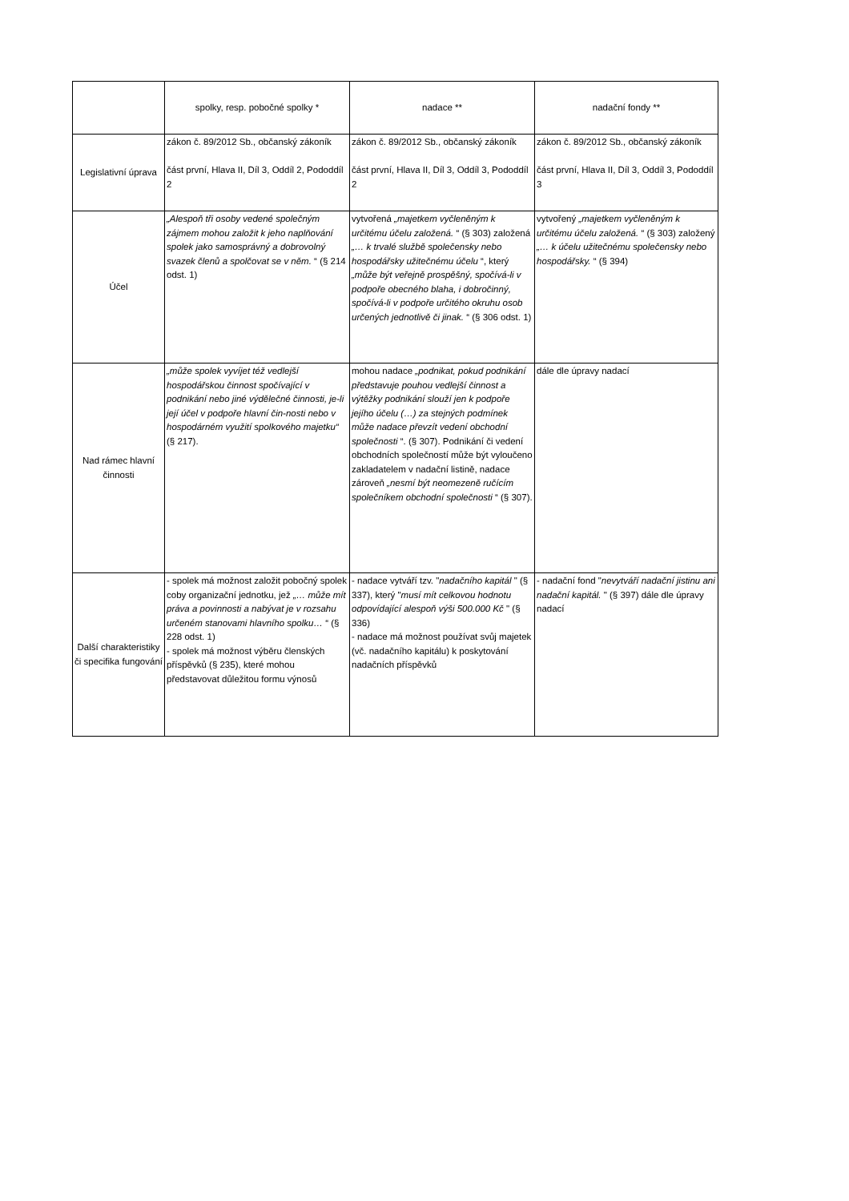| | spolky, resp. pobočné spolky * | nadace ** | nadační fondy ** |
| Legislativní úprava | zákon č. 89/2012 Sb., občanský zákoník část první, Hlava II, Díl 3, Oddíl 2, Pododdíl 2 | zákon č. 89/2012 Sb., občanský zákoník část první, Hlava II, Díl 3, Oddíl 3, Pododdíl 2 | zákon č. 89/2012 Sb., občanský zákoník část první, Hlava II, Díl 3, Oddíl 3, Pododdíl 3 |
| Účel | „Alespoň tři osoby vedené společným zájmem mohou založit k jeho naplňování spolek jako samosprávný a dobrovolný svazek členů a spolčovat se v něm. “ (§ 214 odst. 1) | vytvořená „majetkem vyčleněným k určitému účelu založená. “ (§ 303) založená „… k trvalé službě společensky nebo hospodářsky užitečnému účelu “, který „může být veřejně prospěšný, spočívá-li v podpoře obecného blaha, i dobročinný, spočívá-li v podpoře určitého okruhu osob určených jednotlivě či jinak. “ (§ 306 odst. 1) | vytvořený „majetkem vyčleněným k určitému účelu založená. “ (§ 303) založený „… k účelu užitečnému společensky nebo hospodářsky. “ (§ 394) |
| Nad rámec hlavní činnosti | „může spolek vyvíjet též vedlejší hospodářskou činnost spočívající v podnikání nebo jiné výdělečné činnosti, je-li její účel v podpoře hlavní čin-nosti nebo v hospodárném využití spolkového majetku“ (§ 217). | mohou nadace „podnikat, pokud podnikání představuje pouhou vedlejší činnost a výtěžky podnikání slouží jen k podpoře jejího účelu (…) za stejných podmínek může nadace převzít vedení obchodní společnosti “. (§ 307). Podnikání či vedení obchodních společností může být vyloučeno zakladatelem v nadační listině, nadace zároveň „nesmí být neomezeně ručícím společníkem obchodní společnosti “ (§ 307). | dále dle úpravy nadací |
| Další charakteristiky či specifika fungování | - spolek má možnost založit pobočný spolek coby organizační jednotku, jež „… může mít práva a povinnosti a nabývat je v rozsahu určeném stanovami hlavního spolku… “ (§ 228 odst. 1) - spolek má možnost výběru členských příspěvků (§ 235), které mohou představovat důležitou formu výnosů | - nadace vytváří tzv. " nadačního kapitál " (§ 337), který " musí mít celkovou hodnotu odpovídající alespoň výši 500.000 Kč " (§ 336) - nadace má možnost používat svůj majetek (vč. nadačního kapitálu) k poskytování nadačních příspěvků | - nadační fond " nevytváří nadační jistinu ani nadační kapitál. " (§ 397) dále dle úpravy nadací |